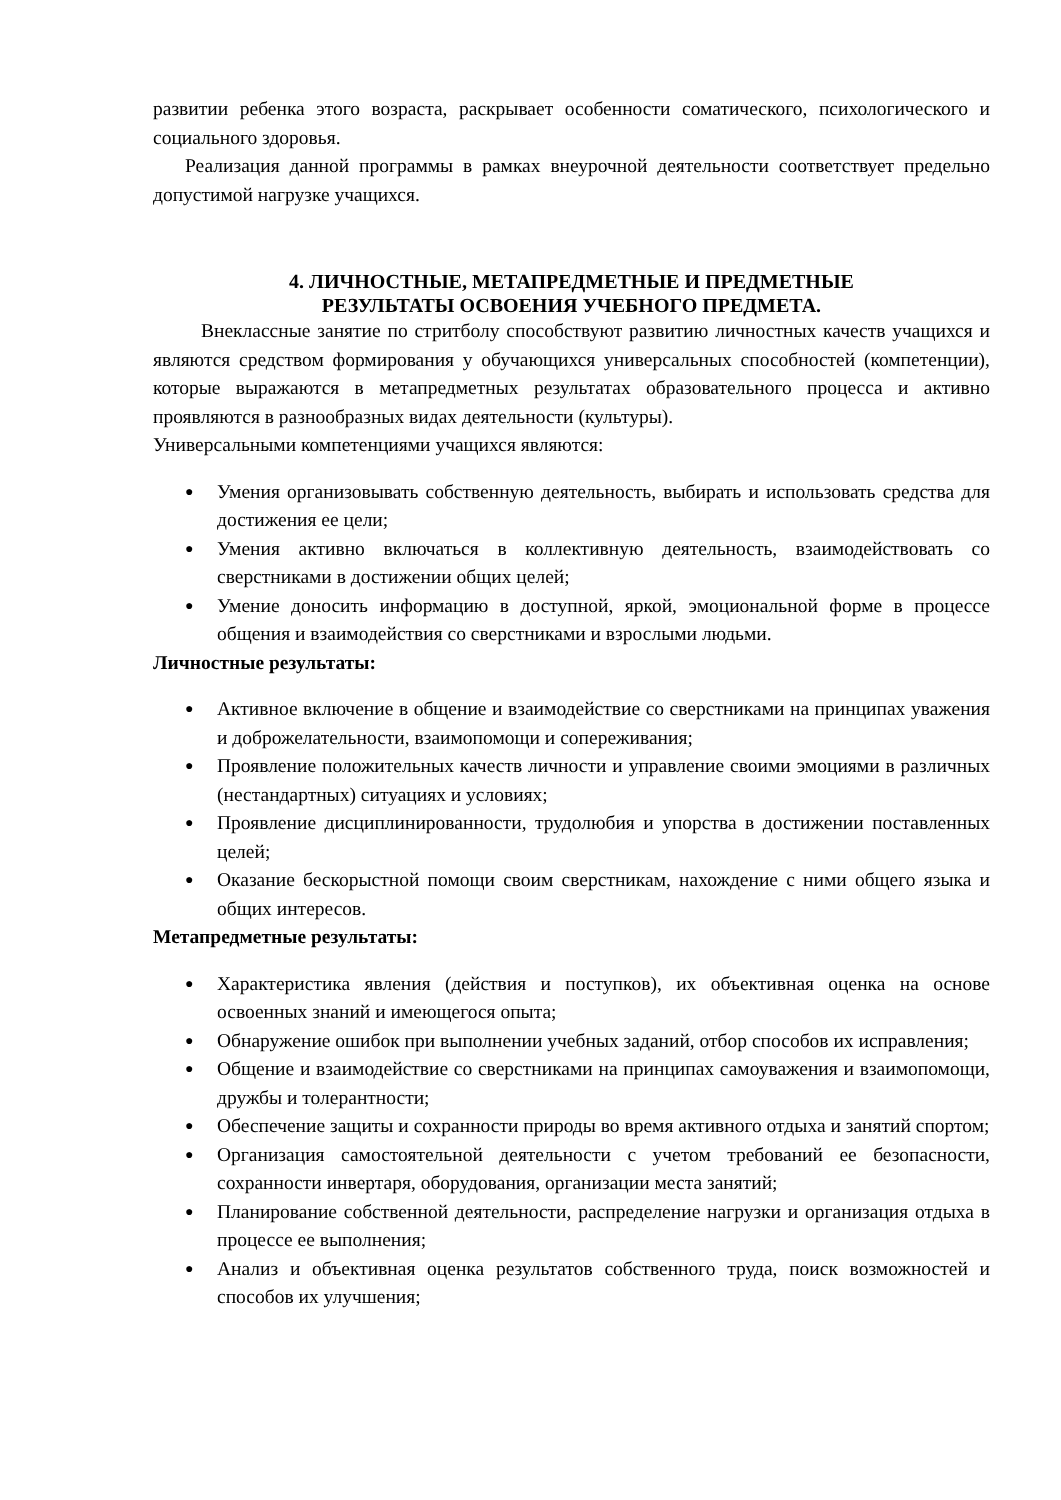развитии ребенка этого возраста, раскрывает особенности соматического, психологического и социального здоровья.
Реализация данной программы в рамках внеурочной деятельности соответствует предельно допустимой нагрузке учащихся.
4. ЛИЧНОСТНЫЕ, МЕТАПРЕДМЕТНЫЕ И ПРЕДМЕТНЫЕ
РЕЗУЛЬТАТЫ ОСВОЕНИЯ УЧЕБНОГО ПРЕДМЕТА.
Внеклассные занятие по стритболу способствуют развитию личностных качеств учащихся и являются средством формирования у обучающихся универсальных способностей (компетенции), которые выражаются в метапредметных результатах образовательного процесса и активно проявляются в разнообразных видах деятельности (культуры).
Универсальными компетенциями учащихся являются:
● Умения организовывать собственную деятельность, выбирать и использовать средства для достижения ее цели;
● Умения активно включаться в коллективную деятельность, взаимодействовать со сверстниками в достижении общих целей;
● Умение доносить информацию в доступной, яркой, эмоциональной форме в процессе общения и взаимодействия со сверстниками и взрослыми людьми.
Личностные результаты:
● Активное включение в общение и взаимодействие со сверстниками на принципах уважения и доброжелательности, взаимопомощи и сопереживания;
● Проявление положительных качеств личности и управление своими эмоциями в различных (нестандартных) ситуациях и условиях;
● Проявление дисциплинированности, трудолюбия и упорства в достижении поставленных целей;
● Оказание бескорыстной помощи своим сверстникам, нахождение с ними общего языка и общих интересов.
Метапредметные результаты:
● Характеристика явления (действия и поступков), их объективная оценка на основе освоенных знаний и имеющегося опыта;
● Обнаружение ошибок при выполнении учебных заданий, отбор способов их исправления;
● Общение и взаимодействие со сверстниками на принципах самоуважения и взаимопомощи, дружбы и толерантности;
● Обеспечение защиты и сохранности природы во время активного отдыха и занятий спортом;
● Организация самостоятельной деятельности с учетом требований ее безопасности, сохранности инвертаря, оборудования, организации места занятий;
● Планирование собственной деятельности, распределение нагрузки и организация отдыха в процессе ее выполнения;
● Анализ и объективная оценка результатов собственного труда, поиск возможностей и способов их улучшения;